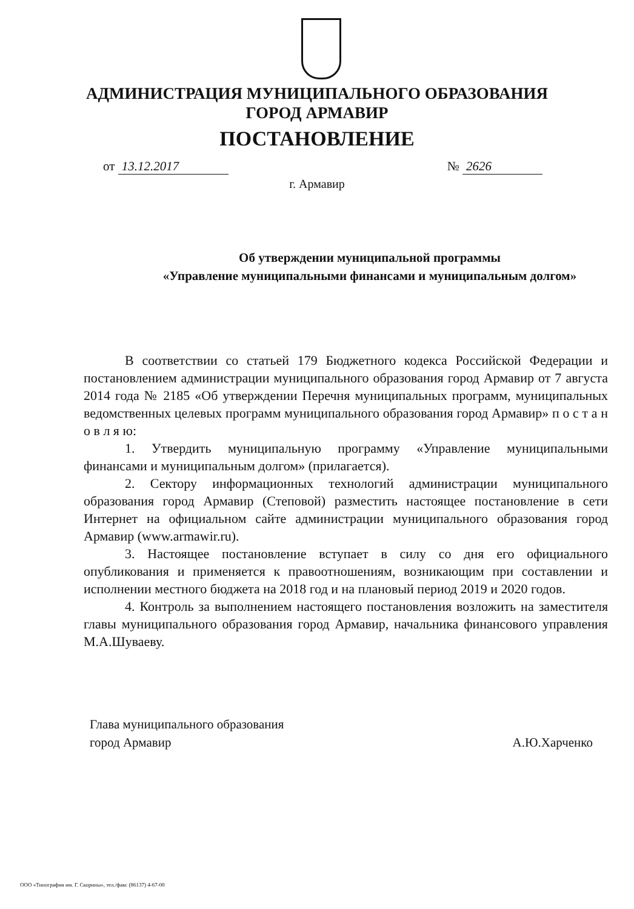АДМИНИСТРАЦИЯ МУНИЦИПАЛЬНОГО ОБРАЗОВАНИЯ
ГОРОД АРМАВИР
ПОСТАНОВЛЕНИЕ
от 13.12.2017 № 2626
г. Армавир
Об утверждении муниципальной программы
«Управление муниципальными финансами и муниципальным долгом»
В соответствии со статьей 179 Бюджетного кодекса Российской Федерации и постановлением администрации муниципального образования город Армавир от 7 августа 2014 года № 2185 «Об утверждении Перечня муниципальных программ, муниципальных ведомственных целевых программ муниципального образования город Армавир» п о с т а н о в л я ю:
1. Утвердить муниципальную программу «Управление муниципальными финансами и муниципальным долгом» (прилагается).
2. Сектору информационных технологий администрации муниципального образования город Армавир (Степовой) разместить настоящее постановление в сети Интернет на официальном сайте администрации муниципального образования город Армавир (www.armawir.ru).
3. Настоящее постановление вступает в силу со дня его официального опубликования и применяется к правоотношениям, возникающим при составлении и исполнении местного бюджета на 2018 год и на плановый период 2019 и 2020 годов.
4. Контроль за выполнением настоящего постановления возложить на заместителя главы муниципального образования город Армавир, начальника финансового управления М.А.Шуваеву.
Глава муниципального образования
город Армавир А.Ю.Харченко
ООО «Типография им. Г. Скорины», тел./факс (86137) 4-67-00